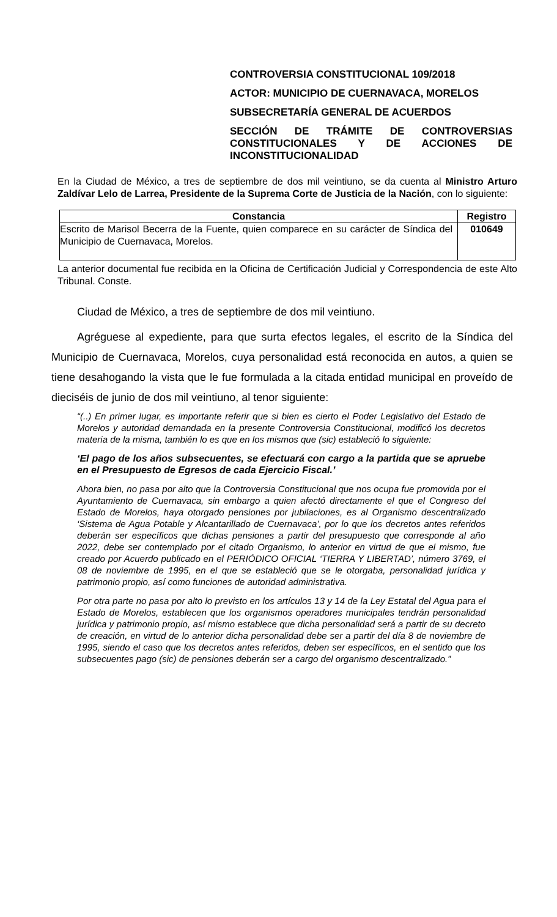CONTROVERSIA CONSTITUCIONAL 109/2018
ACTOR: MUNICIPIO DE CUERNAVACA, MORELOS
SUBSECRETARÍA GENERAL DE ACUERDOS
SECCIÓN DE TRÁMITE DE CONTROVERSIAS CONSTITUCIONALES Y DE ACCIONES DE INCONSTITUCIONALIDAD
En la Ciudad de México, a tres de septiembre de dos mil veintiuno, se da cuenta al Ministro Arturo Zaldívar Lelo de Larrea, Presidente de la Suprema Corte de Justicia de la Nación, con lo siguiente:
| Constancia | Registro |
| --- | --- |
| Escrito de Marisol Becerra de la Fuente, quien comparece en su carácter de Síndica del Municipio de Cuernavaca, Morelos. | 010649 |
La anterior documental fue recibida en la Oficina de Certificación Judicial y Correspondencia de este Alto Tribunal. Conste.
Ciudad de México, a tres de septiembre de dos mil veintiuno.
Agréguese al expediente, para que surta efectos legales, el escrito de la Síndica del Municipio de Cuernavaca, Morelos, cuya personalidad está reconocida en autos, a quien se tiene desahogando la vista que le fue formulada a la citada entidad municipal en proveído de dieciséis de junio de dos mil veintiuno, al tenor siguiente:
“(..) En primer lugar, es importante referir que si bien es cierto el Poder Legislativo del Estado de Morelos y autoridad demandada en la presente Controversia Constitucional, modificó los decretos materia de la misma, también lo es que en los mismos que (sic) estableció lo siguiente:
‘El pago de los años subsecuentes, se efectuará con cargo a la partida que se apruebe en el Presupuesto de Egresos de cada Ejercicio Fiscal.’
Ahora bien, no pasa por alto que la Controversia Constitucional que nos ocupa fue promovida por el Ayuntamiento de Cuernavaca, sin embargo a quien afectó directamente el que el Congreso del Estado de Morelos, haya otorgado pensiones por jubilaciones, es al Organismo descentralizado ‘Sistema de Agua Potable y Alcantarillado de Cuernavaca’, por lo que los decretos antes referidos deberán ser específicos que dichas pensiones a partir del presupuesto que corresponde al año 2022, debe ser contemplado por el citado Organismo, lo anterior en virtud de que el mismo, fue creado por Acuerdo publicado en el PERIÓDICO OFICIAL ‘TIERRA Y LIBERTAD’, número 3769, el 08 de noviembre de 1995, en el que se estableció que se le otorgaba, personalidad jurídica y patrimonio propio, así como funciones de autoridad administrativa.
Por otra parte no pasa por alto lo previsto en los artículos 13 y 14 de la Ley Estatal del Agua para el Estado de Morelos, establecen que los organismos operadores municipales tendrán personalidad jurídica y patrimonio propio, así mismo establece que dicha personalidad será a partir de su decreto de creación, en virtud de lo anterior dicha personalidad debe ser a partir del día 8 de noviembre de 1995, siendo el caso que los decretos antes referidos, deben ser específicos, en el sentido que los subsecuentes pago (sic) de pensiones deberán ser a cargo del organismo descentralizado.”